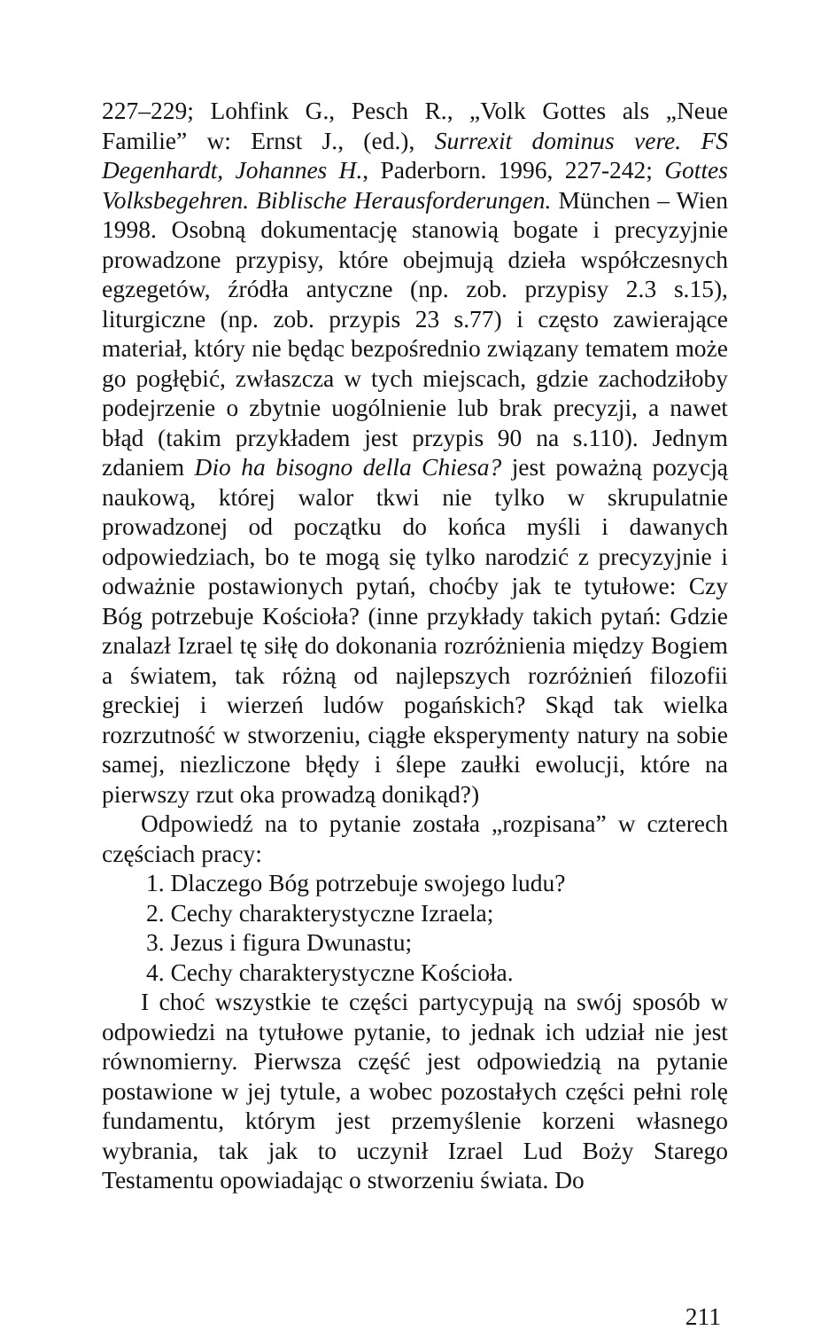227–229; Lohfink G., Pesch R., „Volk Gottes als „Neue Familie” w: Ernst J., (ed.), Surrexit dominus vere. FS Degenhardt, Johannes H., Paderborn. 1996, 227-242; Gottes Volksbegehren. Biblische Herausforderungen. München – Wien 1998. Osobną dokumentację stanowią bogate i precyzyjnie prowadzone przypisy, które obejmują dzieła współczesnych egzegetów, źródła antyczne (np. zob. przypisy 2.3 s.15), liturgiczne (np. zob. przypis 23 s.77) i często zawierające materiał, który nie będąc bezpośrednio związany tematem może go pogłębić, zwłaszcza w tych miejscach, gdzie zachodziłoby podejrzenie o zbytnie uogólnienie lub brak precyzji, a nawet błąd (takim przykładem jest przypis 90 na s.110). Jednym zdaniem Dio ha bisogno della Chiesa? jest poważną pozycją naukową, której walor tkwi nie tylko w skrupulatnie prowadzonej od początku do końca myśli i dawanych odpowiedziach, bo te mogą się tylko narodzić z precyzyjnie i odważnie postawionych pytań, choćby jak te tytułowe: Czy Bóg potrzebuje Kościoła? (inne przykłady takich pytań: Gdzie znalazł Izrael tę siłę do dokonania rozróżnienia między Bogiem a światem, tak różną od najlepszych rozróżnień filozofii greckiej i wierzeń ludów pogańskich? Skąd tak wielka rozrzutność w stworzeniu, ciągłe eksperymenty natury na sobie samej, niezliczone błędy i ślepe zaułki ewolucji, które na pierwszy rzut oka prowadzą donikąd?)
Odpowiedź na to pytanie została „rozpisana” w czterech częściach pracy:
1. Dlaczego Bóg potrzebuje swojego ludu?
2. Cechy charakterystyczne Izraela;
3. Jezus i figura Dwunastu;
4. Cechy charakterystyczne Kościoła.
I choć wszystkie te części partycypują na swój sposób w odpowiedzi na tytułowe pytanie, to jednak ich udział nie jest równomierny. Pierwsza część jest odpowiedzią na pytanie postawione w jej tytule, a wobec pozostałych części pełni rolę fundamentu, którym jest przemyślenie korzeni własnego wybrania, tak jak to uczynił Izrael Lud Boży Starego Testamentu opowiadając o stworzeniu świata. Do
211